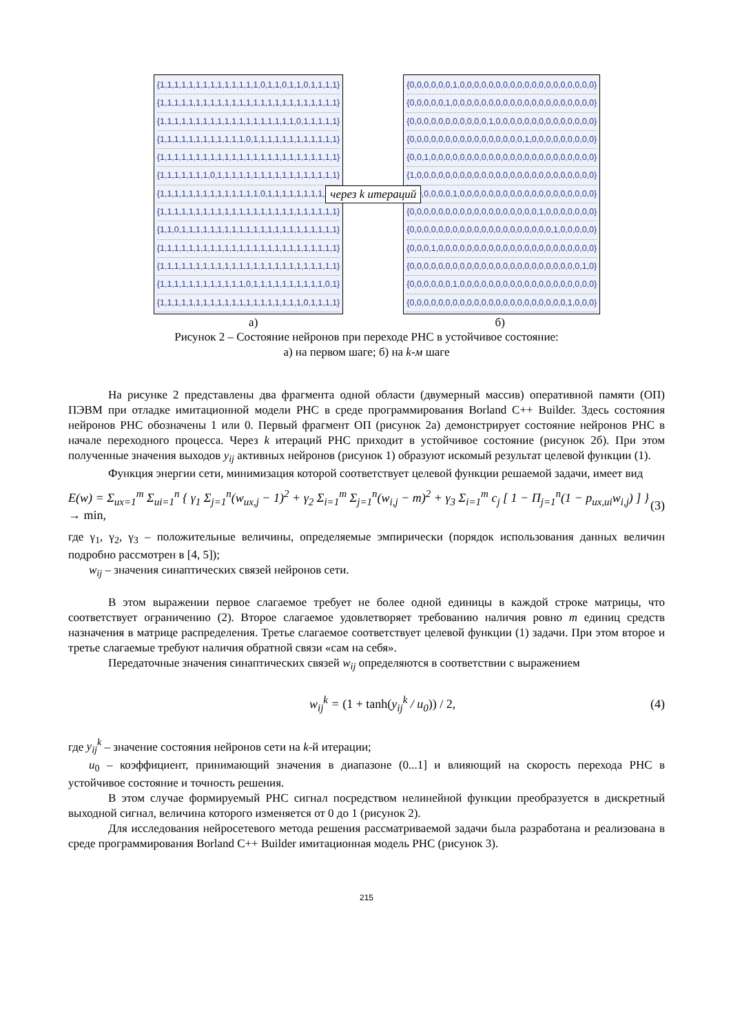{1,1,1,1,1,1,1,1,1,1,1,1,1,1,0,1,1,0,1,1,0,1,1,1,1}
{1,1,1,1,1,1,1,1,1,1,1,1,1,1,1,1,1,1,1,1,1,1,1,1,1}
{1,1,1,1,1,1,1,1,1,1,1,1,1,1,1,1,1,1,1,0,1,1,1,1,1}
{1,1,1,1,1,1,1,1,1,1,1,1,0,1,1,1,1,1,1,1,1,1,1,1,1}
{1,1,1,1,1,1,1,1,1,1,1,1,1,1,1,1,1,1,1,1,1,1,1,1,1}
{1,1,1,1,1,1,1,0,1,1,1,1,1,1,1,1,1,1,1,1,1,1,1,1,1}
{1,1,1,1,1,1,1,1,1,1,1,1,1,1,0,1,1,1,1,1,1,1,1,1,1}
{1,1,1,1,1,1,1,1,1,1,1,1,1,1,1,1,1,1,1,1,1,1,1,1,1}
{1,1,0,1,1,1,1,1,1,1,1,1,1,1,1,1,1,1,1,1,1,1,1,1,1}
{1,1,1,1,1,1,1,1,1,1,1,1,1,1,1,1,1,1,1,1,1,1,1,1,1}
{1,1,1,1,1,1,1,1,1,1,1,1,1,1,1,1,1,1,1,1,1,1,1,1,1}
{1,1,1,1,1,1,1,1,1,1,1,1,0,1,1,1,1,1,1,1,1,1,1,0,1}
{1,1,1,1,1,1,1,1,1,1,1,1,1,1,1,1,1,1,1,1,0,1,1,1,1}
через k итераций
{0,0,0,0,0,0,1,0,0,0,0,0,0,0,0,0,0,0,0,0,0,0,0,0,0,0}
{0,0,0,0,0,1,0,0,0,0,0,0,0,0,0,0,0,0,0,0,0,0,0,0,0,0}
{0,0,0,0,0,0,0,0,0,0,0,1,0,0,0,0,0,0,0,0,0,0,0,0,0,0}
{0,0,0,0,0,0,0,0,0,0,0,0,0,0,0,0,1,0,0,0,0,0,0,0,0,0}
{0,0,1,0,0,0,0,0,0,0,0,0,0,0,0,0,0,0,0,0,0,0,0,0,0,0}
{1,0,0,0,0,0,0,0,0,0,0,0,0,0,0,0,0,0,0,0,0,0,0,0,0,0}
{0,0,0,0,0,0,1,0,0,0,0,0,0,0,0,0,0,0,0,0,0,0,0,0,0,0}
{0,0,0,0,0,0,0,0,0,0,0,0,0,0,0,0,0,0,1,0,0,0,0,0,0,0}
{0,0,0,0,0,0,0,0,0,0,0,0,0,0,0,0,0,0,0,0,1,0,0,0,0,0}
{0,0,0,1,0,0,0,0,0,0,0,0,0,0,0,0,0,0,0,0,0,0,0,0,0,0}
{0,0,0,0,0,0,0,0,0,0,0,0,0,0,0,0,0,0,0,0,0,0,0,0,1,0}
{0,0,0,0,0,0,1,0,0,0,0,0,0,0,0,0,0,0,0,0,0,0,0,0,0,0}
{0,0,0,0,0,0,0,0,0,0,0,0,0,0,0,0,0,0,0,0,0,0,1,0,0,0}
а) б)
Рисунок 2 – Состояние нейронов при переходе РНС в устойчивое состояние:
а) на первом шаге; б) на k-м шаге
На рисунке 2 представлены два фрагмента одной области (двумерный массив) оперативной памяти (ОП) ПЭВМ при отладке имитационной модели РНС в среде программирования Borland C++ Builder. Здесь состояния нейронов РНС обозначены 1 или 0. Первый фрагмент ОП (рисунок 2а) демонстрирует состояние нейронов РНС в начале переходного процесса. Через k итераций РНС приходит в устойчивое состояние (рисунок 2б). При этом полученные значения выходов y<sub>ij</sub> активных нейронов (рисунок 1) образуют искомый результат целевой функции (1).
Функция энергии сети, минимизация которой соответствует целевой функции решаемой задачи, имеет вид
E(w) = Σ<sub>ux=1</sub><sup>m</sup> Σ<sub>ui=1</sub><sup>n</sup> { γ<sub>1</sub> Σ<sub>j=1</sub><sup>n</sup>(w<sub>ux,j</sub> − 1)<sup>2</sup> + γ<sub>2</sub> Σ<sub>i=1</sub><sup>m</sup> Σ<sub>j=1</sub><sup>n</sup>(w<sub>i,j</sub> − m)<sup>2</sup> + γ<sub>3</sub> Σ<sub>i=1</sub><sup>m</sup> c<sub>j</sub> [ 1 − Π<sub>j=1</sub><sup>n</sup>(1 − p<sub>ux,ui</sub>w<sub>i,j</sub>) ] } → min, (3)
где γ<sub>1</sub>, γ<sub>2</sub>, γ<sub>3</sub> – положительные величины, определяемые эмпирически (порядок использования данных величин подробно рассмотрен в [4, 5]);
w<sub>ij</sub> – значения синаптических связей нейронов сети.
В этом выражении первое слагаемое требует не более одной единицы в каждой строке матрицы, что соответствует ограничению (2). Второе слагаемое удовлетворяет требованию наличия ровно m единиц средств назначения в матрице распределения. Третье слагаемое соответствует целевой функции (1) задачи. При этом второе и третье слагаемые требуют наличия обратной связи «сам на себя».
Передаточные значения синаптических связей w<sub>ij</sub> определяются в соответствии с выражением
w<sub>ij</sub><sup>k</sup> = (1 + tanh(y<sub>ij</sub><sup>k</sup> / u<sub>0</sub>)) / 2, (4)
где y<sub>ij</sub><sup>k</sup> – значение состояния нейронов сети на k-й итерации;
u<sub>0</sub> – коэффициент, принимающий значения в диапазоне (0...1] и влияющий на скорость перехода РНС в устойчивое состояние и точность решения.
В этом случае формируемый РНС сигнал посредством нелинейной функции преобразуется в дискретный выходной сигнал, величина которого изменяется от 0 до 1 (рисунок 2).
Для исследования нейросетевого метода решения рассматриваемой задачи была разработана и реализована в среде программирования Borland C++ Builder имитационная модель РНС (рисунок 3).
215